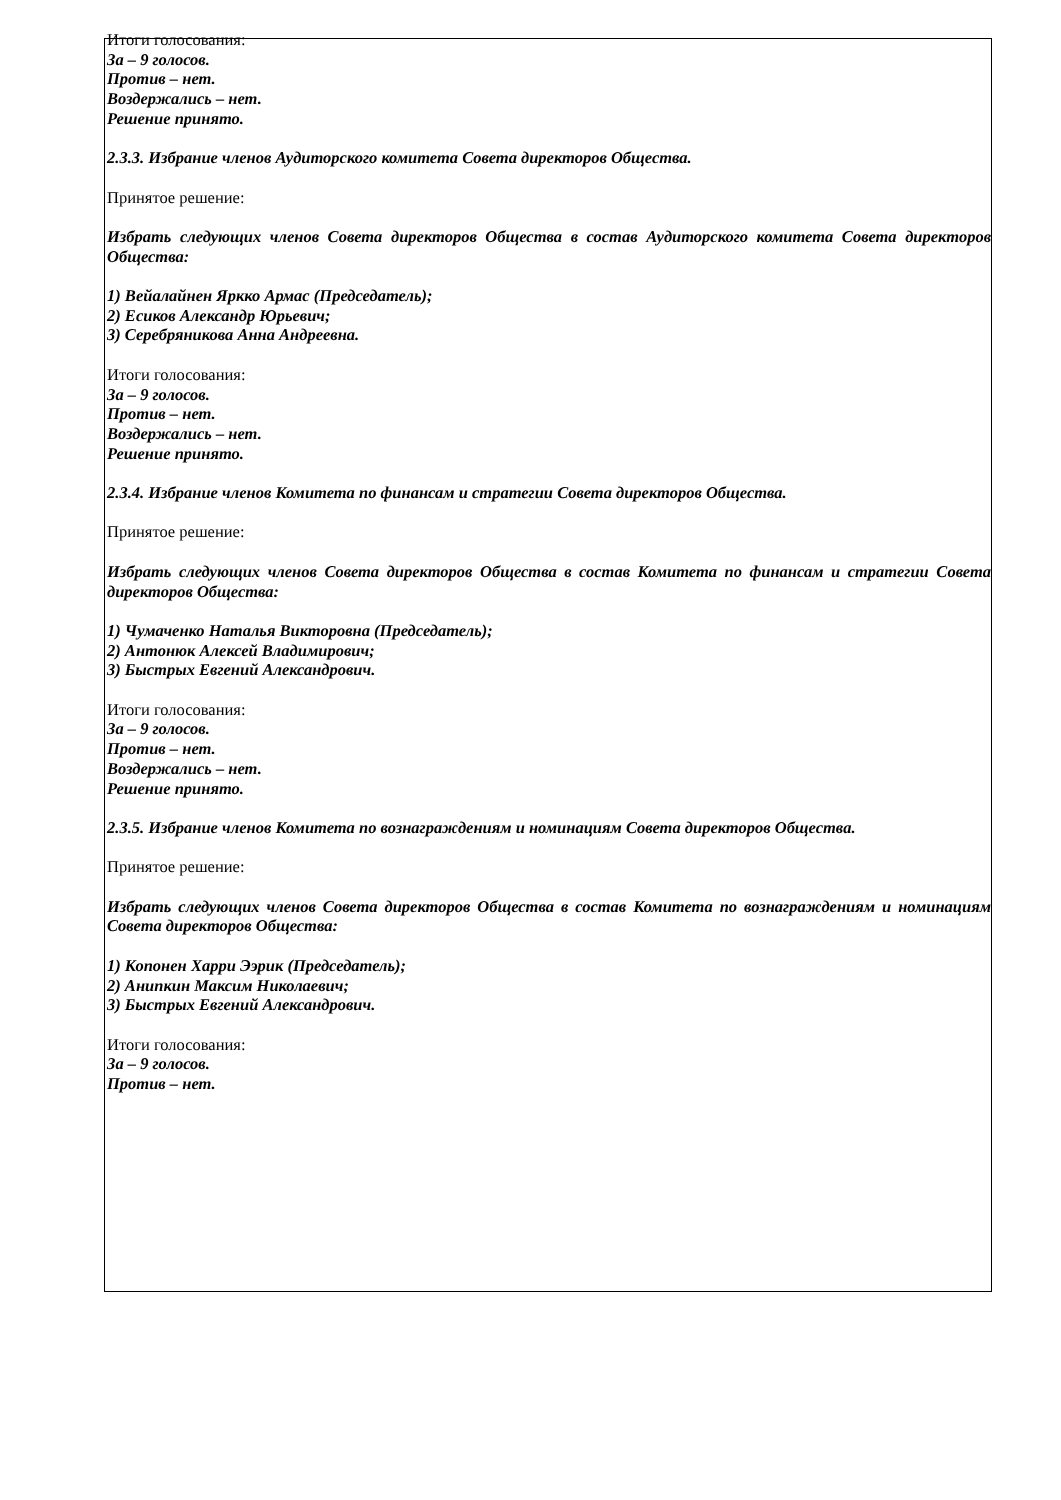Итоги голосования:
За – 9 голосов.
Против – нет.
Воздержались – нет.
Решение принято.
2.3.3. Избрание членов Аудиторского комитета Совета директоров Общества.
Принятое решение:
Избрать следующих членов Совета директоров Общества в состав Аудиторского комитета Совета директоров Общества:
1) Вейалайнен Яркко Армас (Председатель);
2) Есиков Александр Юрьевич;
3) Серебряникова Анна Андреевна.
Итоги голосования:
За – 9 голосов.
Против – нет.
Воздержались – нет.
Решение принято.
2.3.4. Избрание членов Комитета по финансам и стратегии Совета директоров Общества.
Принятое решение:
Избрать следующих членов Совета директоров Общества в состав Комитета по финансам и стратегии Совета директоров Общества:
1) Чумаченко Наталья Викторовна (Председатель);
2) Антонюк Алексей Владимирович;
3) Быстрых Евгений Александрович.
Итоги голосования:
За – 9 голосов.
Против – нет.
Воздержались – нет.
Решение принято.
2.3.5. Избрание членов Комитета по вознаграждениям и номинациям Совета директоров Общества.
Принятое решение:
Избрать следующих членов Совета директоров Общества в состав Комитета по вознаграждениям и номинациям Совета директоров Общества:
1) Копонен Харри Ээрик (Председатель);
2) Анипкин Максим Николаевич;
3) Быстрых Евгений Александрович.
Итоги голосования:
За – 9 голосов.
Против – нет.